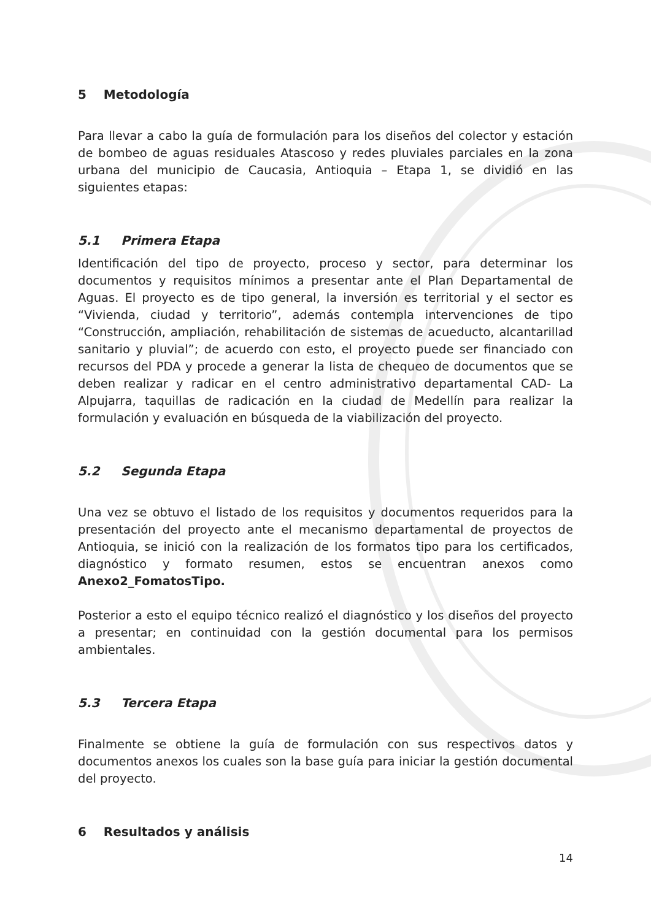5 Metodología
Para llevar a cabo la guía de formulación para los diseños del colector y estación de bombeo de aguas residuales Atascoso y redes pluviales parciales en la zona urbana del municipio de Caucasia, Antioquia – Etapa 1, se dividió en las siguientes etapas:
5.1 Primera Etapa
Identificación del tipo de proyecto, proceso y sector, para determinar los documentos y requisitos mínimos a presentar ante el Plan Departamental de Aguas. El proyecto es de tipo general, la inversión es territorial y el sector es “Vivienda, ciudad y territorio”, además contempla intervenciones de tipo “Construcción, ampliación, rehabilitación de sistemas de acueducto, alcantarillad sanitario y pluvial”; de acuerdo con esto, el proyecto puede ser financiado con recursos del PDA y procede a generar la lista de chequeo de documentos que se deben realizar y radicar en el centro administrativo departamental CAD- La Alpujarra, taquillas de radicación en la ciudad de Medellín para realizar la formulación y evaluación en búsqueda de la viabilización del proyecto.
5.2 Segunda Etapa
Una vez se obtuvo el listado de los requisitos y documentos requeridos para la presentación del proyecto ante el mecanismo departamental de proyectos de Antioquia, se inició con la realización de los formatos tipo para los certificados, diagnóstico y formato resumen, estos se encuentran anexos como Anexo2_FomatosTipo.
Posterior a esto el equipo técnico realizó el diagnóstico y los diseños del proyecto a presentar; en continuidad con la gestión documental para los permisos ambientales.
5.3 Tercera Etapa
Finalmente se obtiene la guía de formulación con sus respectivos datos y documentos anexos los cuales son la base guía para iniciar la gestión documental del proyecto.
6 Resultados y análisis
14